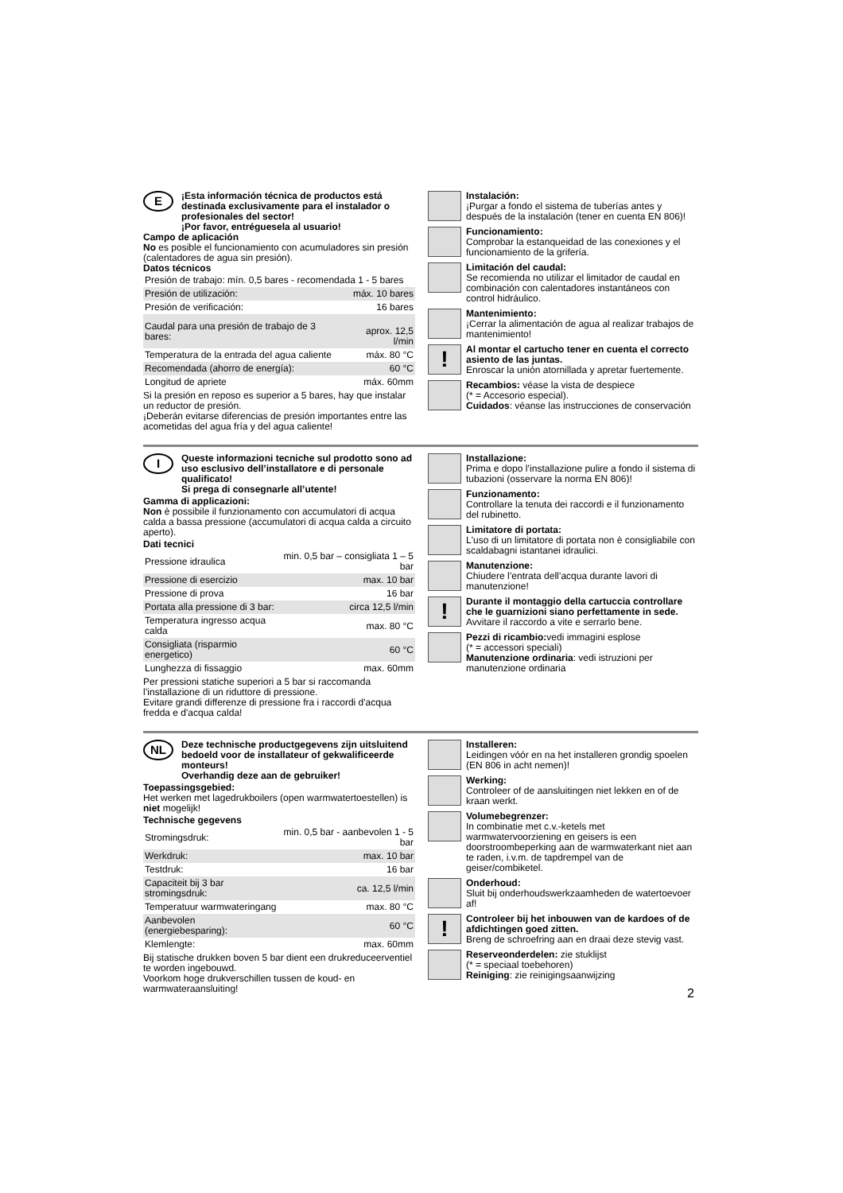E
¡Esta información técnica de productos está destinada exclusivamente para el instalador o profesionales del sector!
¡Por favor, entréguesela al usuario!
Campo de aplicación
No es posible el funcionamiento con acumuladores sin presión (calentadores de agua sin presión).
Datos técnicos
| Presión de trabajo: mín. 0,5 bares - recomendada 1 - 5 bares | |
| Presión de utilización: | máx. 10 bares |
| Presión de verificación: | 16 bares |
| Caudal para una presión de trabajo de 3 bares: | aprox. 12,5 l/min |
| Temperatura de la entrada del agua caliente | máx. 80 °C |
| Recomendada (ahorro de energía): | 60 °C |
| Longitud de apriete | máx. 60mm |
Si la presión en reposo es superior a 5 bares, hay que instalar un reductor de presión.
¡Deberán evitarse diferencias de presión importantes entre las acometidas del agua fría y del agua caliente!
Instalación:
¡Purgar a fondo el sistema de tuberías antes y después de la instalación (tener en cuenta EN 806)!
Funcionamiento:
Comprobar la estanqueidad de las conexiones y el funcionamiento de la grifería.
Limitación del caudal:
Se recomienda no utilizar el limitador de caudal en combinación con calentadores instantáneos con control hidráulico.
Mantenimiento:
¡Cerrar la alimentación de agua al realizar trabajos de mantenimiento!
!
Al montar el cartucho tener en cuenta el correcto asiento de las juntas.
Enroscar la unión atornillada y apretar fuertemente.
Recambios: véase la vista de despiece
(* = Accesorio especial).
Cuidados: véanse las instrucciones de conservación
I
Queste informazioni tecniche sul prodotto sono ad uso esclusivo dell’installatore e di personale qualificato!
Si prega di consegnarle all’utente!
Gamma di applicazioni:
Non è possibile il funzionamento con accumulatori di acqua calda a bassa pressione (accumulatori di acqua calda a circuito aperto).
Dati tecnici
| Pressione idraulica | min. 0,5 bar – consigliata 1 – 5 bar |
| Pressione di esercizio | max. 10 bar |
| Pressione di prova | 16 bar |
| Portata alla pressione di 3 bar: | circa 12,5 l/min |
| Temperatura ingresso acqua calda | max. 80 °C |
| Consigliata (risparmio energetico) | 60 °C |
| Lunghezza di fissaggio | max. 60mm |
Per pressioni statiche superiori a 5 bar si raccomanda l’installazione di un riduttore di pressione.
Evitare grandi differenze di pressione fra i raccordi d'acqua fredda e d'acqua calda!
Installazione:
Prima e dopo l’installazione pulire a fondo il sistema di tubazioni (osservare la norma EN 806)!
Funzionamento:
Controllare la tenuta dei raccordi e il funzionamento del rubinetto.
Limitatore di portata:
L'uso di un limitatore di portata non è consigliabile con scaldabagni istantanei idraulici.
Manutenzione:
Chiudere l’entrata dell’acqua durante lavori di manutenzione!
!
Durante il montaggio della cartuccia controllare che le guarnizioni siano perfettamente in sede.
Avvitare il raccordo a vite e serrarlo bene.
Pezzi di ricambio: vedi immagini esplose
(* = accessori speciali)
Manutenzione ordinaria: vedi istruzioni per manutenzione ordinaria
NL
Deze technische productgegevens zijn uitsluitend bedoeld voor de installateur of gekwalificeerde monteurs!
Overhandig deze aan de gebruiker!
Toepassingsgebied:
Het werken met lagedrukboilers (open warmwatertoestellen) is niet mogelijk!
Technische gegevens
| Stromingsdruk: | min. 0,5 bar - aanbevolen 1 - 5 bar |
| Werkdruk: | max. 10 bar |
| Testdruk: | 16 bar |
| Capaciteit bij 3 bar stromingsdruk: | ca. 12,5 l/min |
| Temperatuur warmwateringang | max. 80 °C |
| Aanbevolen (energiebesparing): | 60 °C |
| Klemlengte: | max. 60mm |
Bij statische drukken boven 5 bar dient een drukreduceerventiel te worden ingebouwd.
Voorkom hoge drukverschillen tussen de koud- en warmwateraansluiting!
Installeren:
Leidingen vóór en na het installeren grondig spoelen (EN 806 in acht nemen)!
Werking:
Controleer of de aansluitingen niet lekken en of de kraan werkt.
Volumebegrenzer:
In combinatie met c.v.-ketels met warmwatervoorziening en geisers is een doorstroombeperking aan de warmwaterkant niet aan te raden, i.v.m. de tapdrempel van de geiser/combiketel.
Onderhoud:
Sluit bij onderhoudswerkzaamheden de watertoevoer af!
!
Controleer bij het inbouwen van de kardoes of de afdichtingen goed zitten.
Breng de schroefring aan en draai deze stevig vast.
Reserveonderdelen: zie stuklijst
(* = speciaal toebehoren)
Reiniging: zie reinigingsaanwijzing
2